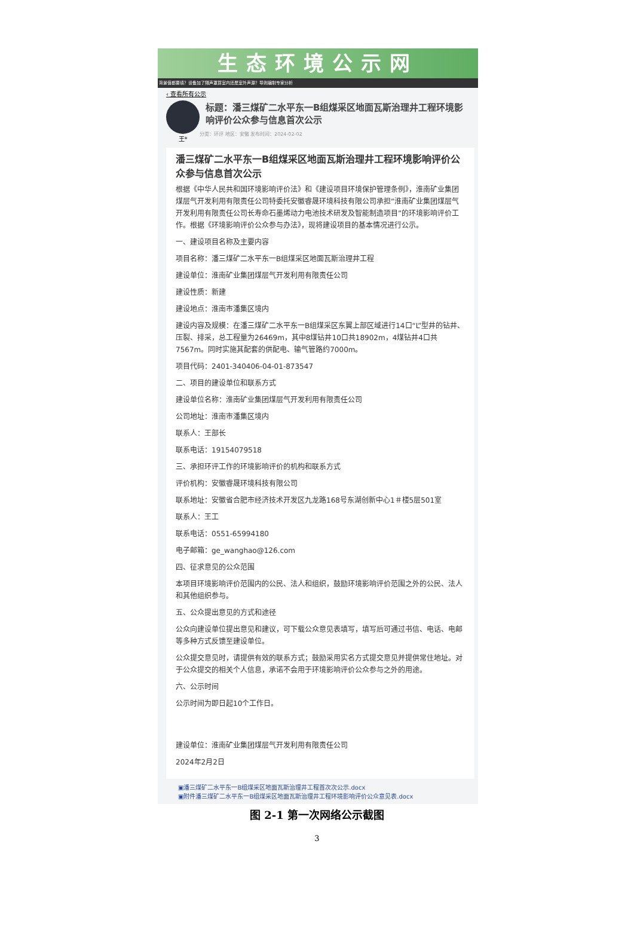生态环境公示网
背景值都要填？设备加了隔声罩算室内还是室外声源？导则编制专家分析
‹ 查看所有公示
王*
标题：潘三煤矿二水平东一B组煤采区地面瓦斯治理井工程环境影响评价公众参与信息首次公示
分类：环评 地区：安徽 发布时间：2024-02-02
潘三煤矿二水平东一B组煤采区地面瓦斯治理井工程环境影响评价公众参与信息首次公示
根据《中华人民共和国环境影响评价法》和《建设项目环境保护管理条例》，淮南矿业集团煤层气开发利用有限责任公司特委托安徽睿晟环境科技有限公司承担“淮南矿业集团煤层气开发利用有限责任公司长寿命石墨烯动力电池技术研发及智能制造项目”的环境影响评价工作。根据《环境影响评价公众参与办法》，现将建设项目的基本情况进行公示。
一、建设项目名称及主要内容
项目名称：潘三煤矿二水平东一B组煤采区地面瓦斯治理井工程
建设单位：淮南矿业集团煤层气开发利用有限责任公司
建设性质：新建
建设地点：淮南市潘集区境内
建设内容及规模：在潘三煤矿二水平东一B组煤采区东翼上部区域进行14口“L”型井的钻井、压裂、排采，总工程量为26469m，其中8煤钻井10口共18902m，4煤钻井4口共7567m。同时实施其配套的供配电、输气管路约7000m。
项目代码：2401-340406-04-01-873547
二、项目的建设单位和联系方式
建设单位名称：淮南矿业集团煤层气开发利用有限责任公司
公司地址：淮南市潘集区境内
联系人：王部长
联系电话：19154079518
三、承担环评工作的环境影响评价的机构和联系方式
评价机构：安徽睿晟环境科技有限公司
联系地址：安徽省合肥市经济技术开发区九龙路168号东湖创新中心1＃楼5层501室
联系人：王工
联系电话：0551-65994180
电子邮箱：ge_wanghao@126.com
四、征求意见的公众范围
本项目环境影响评价范围内的公民、法人和组织，鼓励环境影响评价范围之外的公民、法人和其他组织参与。
五、公众提出意见的方式和途径
公众向建设单位提出意见和建议，可下载公众意见表填写，填写后可通过书信、电话、电邮等多种方式反馈至建设单位。
公众提交意见时，请提供有效的联系方式；鼓励采用实名方式提交意见并提供常住地址。对于公众提交的相关个人信息，承诺不会用于环境影响评价公众参与之外的用途。
六、公示时间
公示时间为即日起10个工作日。
建设单位：淮南矿业集团煤层气开发利用有限责任公司
2024年2月2日
▣潘三煤矿二水平东一B组煤采区地面瓦斯治理井工程首次次公示.docx
▣附件潘三煤矿二水平东一B组煤采区地面瓦斯治理井工程环境影响评价公众意见表.docx
图 2-1 第一次网络公示截图
3